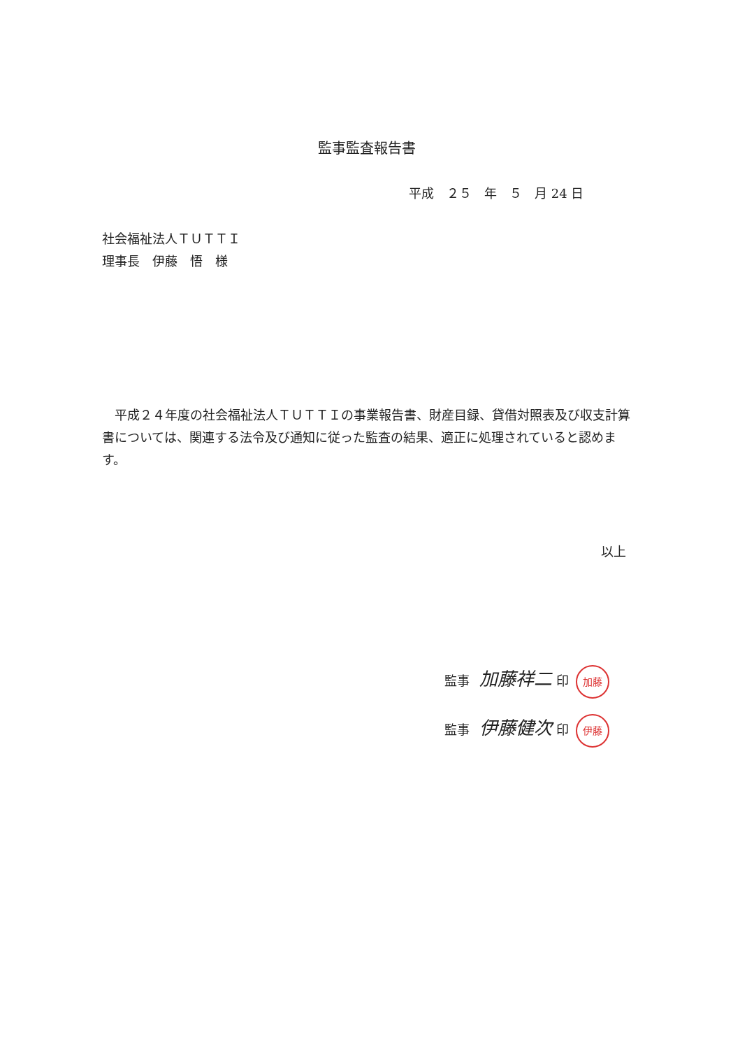監事監査報告書
平成　２５　年　５　月 24 日
社会福祉法人ＴＵＴＴＩ
理事長　伊藤　悟　様
　平成２４年度の社会福祉法人ＴＵＴＴＩの事業報告書、財産目録、貸借対照表及び収支計算書については、関連する法令及び通知に従った監査の結果、適正に処理されていると認めます。
以上
監事 加藤祥二 印 加藤
監事 伊藤健次 印 伊藤